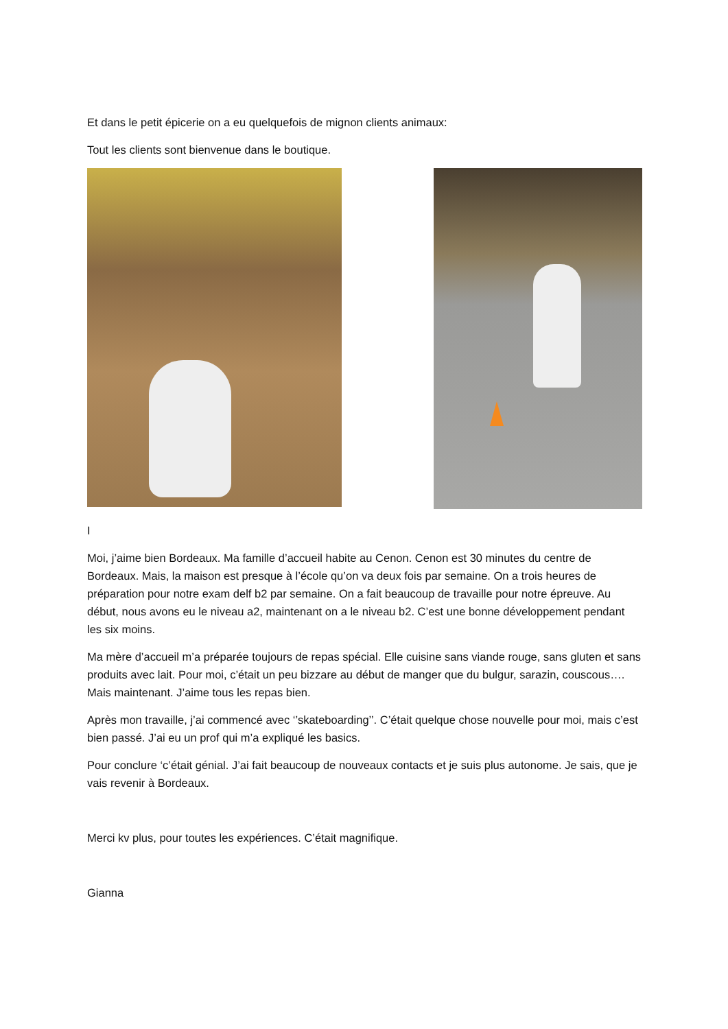Et dans le petit épicerie on a eu quelquefois de mignon clients animaux:
Tout les clients sont bienvenue dans le boutique.
I
Moi, j’aime bien Bordeaux. Ma famille d’accueil habite au Cenon. Cenon est 30 minutes du centre de Bordeaux. Mais, la maison est presque à l’école qu’on va deux fois par semaine. On a trois heures de préparation pour notre exam delf b2 par semaine. On a fait beaucoup de travaille pour notre épreuve. Au début, nous avons eu le niveau a2, maintenant on a le niveau b2. C’est une bonne développement pendant les six moins.
Ma mère d’accueil m’a préparée toujours de repas spécial. Elle cuisine sans viande rouge, sans gluten et sans produits avec lait. Pour moi, c’était un peu bizzare au début de manger que du bulgur, sarazin, couscous…. Mais maintenant. J’aime tous les repas bien.
Après mon travaille, j’ai commencé avec ‘’skateboarding’’. C’était quelque chose nouvelle pour moi, mais c’est bien passé. J’ai eu un prof qui m’a expliqué les basics.
Pour conclure ‘c’était génial. J’ai fait beaucoup de nouveaux contacts et je suis plus autonome. Je sais, que je vais revenir à Bordeaux.
Merci kv plus, pour toutes les expériences. C’était magnifique.
Gianna